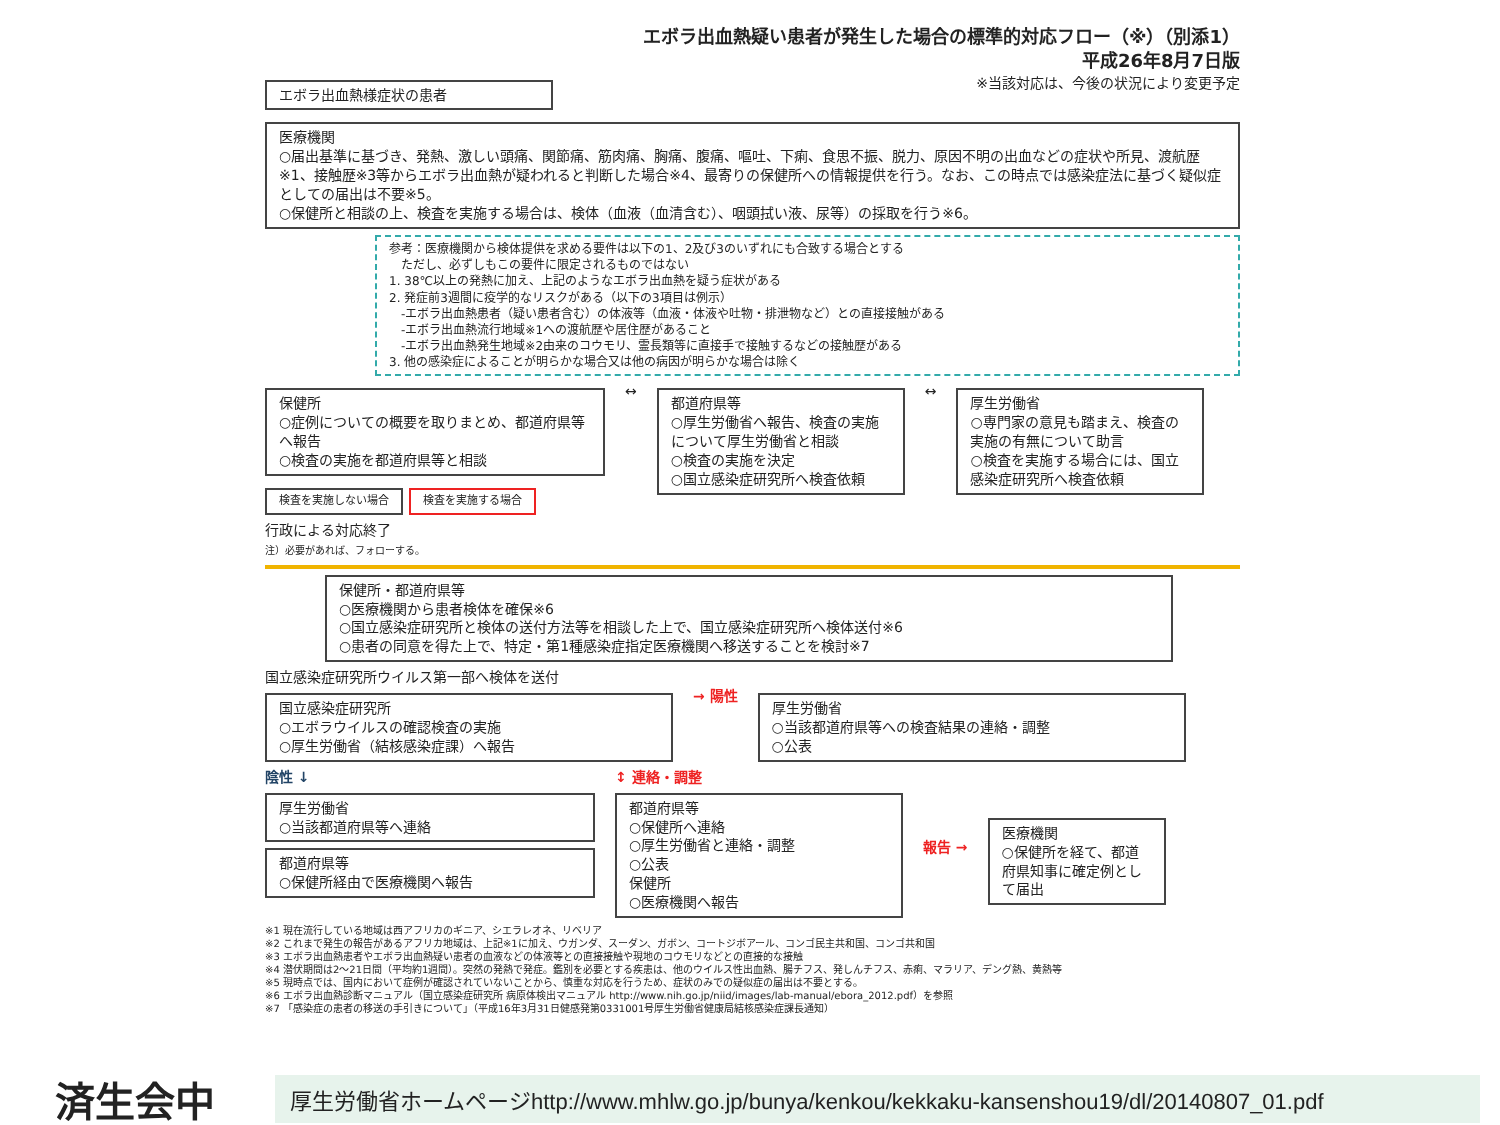エボラ出血熱疑い患者が発生した場合の標準的対応フロー（※）（別添1）
平成26年8月7日版
エボラ出血熱様症状の患者
※当該対応は、今後の状況により変更予定
医療機関
○届出基準に基づき、発熱、激しい頭痛、関節痛、筋肉痛、胸痛、腹痛、嘔吐、下痢、食思不振、脱力、原因不明の出血などの症状や所見、渡航歴※1、接触歴※3等からエボラ出血熱が疑われると判断した場合※4、最寄りの保健所への情報提供を行う。なお、この時点では感染症法に基づく疑似症としての届出は不要※5。
○保健所と相談の上、検査を実施する場合は、検体（血液（血清含む）、咽頭拭い液、尿等）の採取を行う※6。
参考：医療機関から検体提供を求める要件は以下の1、2及び3のいずれにも合致する場合とする
　ただし、必ずしもこの要件に限定されるものではない
1. 38℃以上の発熱に加え、上記のようなエボラ出血熱を疑う症状がある
2. 発症前3週間に疫学的なリスクがある（以下の3項目は例示）
　-エボラ出血熱患者（疑い患者含む）の体液等（血液・体液や吐物・排泄物など）との直接接触がある
　-エボラ出血熱流行地域※1への渡航歴や居住歴があること
　-エボラ出血熱発生地域※2由来のコウモリ、霊長類等に直接手で接触するなどの接触歴がある
3. 他の感染症によることが明らかな場合又は他の病因が明らかな場合は除く
保健所
○症例についての概要を取りまとめ、都道府県等へ報告
○検査の実施を都道府県等と相談
検査を実施しない場合 検査を実施する場合
行政による対応終了
注）必要があれば、フォローする。
↔
都道府県等
○厚生労働省へ報告、検査の実施について厚生労働省と相談
○検査の実施を決定
○国立感染症研究所へ検査依頼
↔
厚生労働省
○専門家の意見も踏まえ、検査の実施の有無について助言
○検査を実施する場合には、国立感染症研究所へ検査依頼
保健所・都道府県等
○医療機関から患者検体を確保※6
○国立感染症研究所と検体の送付方法等を相談した上で、国立感染症研究所へ検体送付※6
○患者の同意を得た上で、特定・第1種感染症指定医療機関へ移送することを検討※7
国立感染症研究所ウイルス第一部へ検体を送付
国立感染症研究所
○エボラウイルスの確認検査の実施
○厚生労働省（結核感染症課）へ報告
→ 陽性
厚生労働省
○当該都道府県等への検査結果の連絡・調整
○公表
陰性 ↓
厚生労働省
○当該都道府県等へ連絡
都道府県等
○保健所経由で医療機関へ報告
↕ 連絡・調整
都道府県等
○保健所へ連絡
○厚生労働省と連絡・調整
○公表
保健所
○医療機関へ報告
報告 →
医療機関
○保健所を経て、都道府県知事に確定例として届出
※1 現在流行している地域は西アフリカのギニア、シエラレオネ、リベリア
※2 これまで発生の報告があるアフリカ地域は、上記※1に加え、ウガンダ、スーダン、ガボン、コートジボアール、コンゴ民主共和国、コンゴ共和国
※3 エボラ出血熱患者やエボラ出血熱疑い患者の血液などの体液等との直接接触や現地のコウモリなどとの直接的な接触
※4 潜伏期間は2～21日間（平均約1週間）。突然の発熱で発症。鑑別を必要とする疾患は、他のウイルス性出血熱、腸チフス、発しんチフス、赤痢、マラリア、デング熱、黄熱等
※5 現時点では、国内において症例が確認されていないことから、慎重な対応を行うため、症状のみでの疑似症の届出は不要とする。
※6 エボラ出血熱診断マニュアル（国立感染症研究所 病原体検出マニュアル http://www.nih.go.jp/niid/images/lab-manual/ebora_2012.pdf）を参照
※7 「感染症の患者の移送の手引きについて」（平成16年3月31日健感発第0331001号厚生労働省健康局結核感染症課長通知）
済生会中
厚生労働省ホームページhttp://www.mhlw.go.jp/bunya/kenkou/kekkaku-kansenshou19/dl/20140807_01.pdf